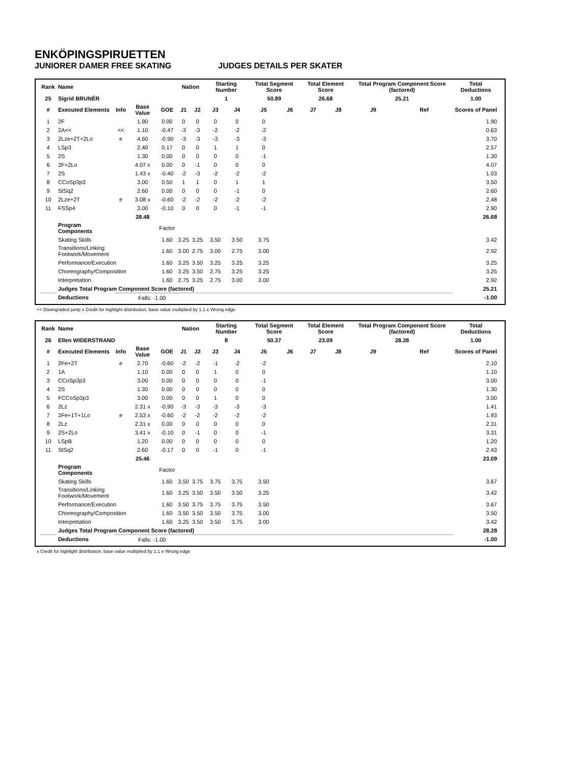ENKÖPINGSPIRUETTEN
JUNIORER DAMER FREE SKATING JUDGES DETAILS PER SKATER
| Rank | Name | | | | Nation | | Starting Number | | Total Segment Score | | Total Element Score | | Total Program Component Score (factored) | | Total Deductions |
| --- | --- | --- | --- | --- | --- | --- | --- | --- | --- | --- | --- | --- | --- | --- | --- |
| 25 | Sigrid BRUNÉR | | | | | | 1 | | 50.89 | | 26.68 | | 25.21 | | 1.00 |
| # | Executed Elements | Info | Base Value | GOE | J1 | J2 | J3 | J4 | J5 | J6 | J7 | J8 | J9 | Ref | Scores of Panel |
| 1 | 2F | | 1.90 | 0.00 | 0 | 0 | 0 | 0 | 0 | | | | | | 1.90 |
| 2 | 2A<< | << | 1.10 | -0.47 | -3 | -3 | -2 | -2 | -2 | | | | | | 0.63 |
| 3 | 2Lze+2T+2Lo | e | 4.60 | -0.90 | -3 | -3 | -3 | -3 | -3 | | | | | | 3.70 |
| 4 | LSp3 | | 2.40 | 0.17 | 0 | 0 | 1 | 1 | 0 | | | | | | 2.57 |
| 5 | 2S | | 1.30 | 0.00 | 0 | 0 | 0 | 0 | -1 | | | | | | 1.30 |
| 6 | 2F+2Lo | | 4.07 x | 0.00 | 0 | -1 | 0 | 0 | 0 | | | | | | 4.07 |
| 7 | 2S | | 1.43 x | -0.40 | -2 | -3 | -2 | -2 | -2 | | | | | | 1.03 |
| 8 | CCoSp3p3 | | 3.00 | 0.50 | 1 | 1 | 0 | 1 | 1 | | | | | | 3.50 |
| 9 | StSq2 | | 2.60 | 0.00 | 0 | 0 | 0 | -1 | 0 | | | | | | 2.60 |
| 10 | 2Lze+2T | e | 3.08 x | -0.60 | -2 | -2 | -2 | -2 | -2 | | | | | | 2.48 |
| 11 | FSSp4 | | 3.00 | -0.10 | 0 | 0 | 0 | -1 | -1 | | | | | | 2.90 |
| | | | 28.48 | | | | | | | | | | | | 26.68 |
| | Program Components | | | Factor | | | | | | | | | | | |
| | Skating Skills | | | 1.60 | 3.25 | 3.25 | 3.50 | 3.50 | 3.75 | | | | | | 3.42 |
| | Transitions/Linking Footwork/Movement | | | 1.60 | 3.00 | 2.75 | 3.00 | 2.75 | 3.00 | | | | | | 2.92 |
| | Performance/Execution | | | 1.60 | 3.25 | 3.50 | 3.25 | 3.25 | 3.25 | | | | | | 3.25 |
| | Choreography/Composition | | | 1.60 | 3.25 | 3.50 | 2.75 | 3.25 | 3.25 | | | | | | 3.25 |
| | Interpretation | | | 1.60 | 2.75 | 3.25 | 2.75 | 3.00 | 3.00 | | | | | | 2.92 |
| | Judges Total Program Component Score (factored) | | | | | | | | | | | | | | 25.21 |
| | Deductions | | Falls: -1.00 | | | | | | | | | | | | -1.00 |
<< Downgraded jump x Credit for highlight distribution, base value multiplied by 1.1 e Wrong edge
| Rank | Name | | | | Nation | | Starting Number | | Total Segment Score | | Total Element Score | | Total Program Component Score (factored) | | Total Deductions |
| --- | --- | --- | --- | --- | --- | --- | --- | --- | --- | --- | --- | --- | --- | --- | --- |
| 26 | Ellen WIDERSTRAND | | | | | | 8 | | 50.37 | | 23.09 | | 28.28 | | 1.00 |
| # | Executed Elements | Info | Base Value | GOE | J1 | J2 | J3 | J4 | J5 | J6 | J7 | J8 | J9 | Ref | Scores of Panel |
| 1 | 2Fe+2T | e | 2.70 | -0.60 | -2 | -2 | -1 | -2 | -2 | | | | | | 2.10 |
| 2 | 1A | | 1.10 | 0.00 | 0 | 0 | 1 | 0 | 0 | | | | | | 1.10 |
| 3 | CCoSp3p3 | | 3.00 | 0.00 | 0 | 0 | 0 | 0 | -1 | | | | | | 3.00 |
| 4 | 2S | | 1.30 | 0.00 | 0 | 0 | 0 | 0 | 0 | | | | | | 1.30 |
| 5 | FCCoSp3p3 | | 3.00 | 0.00 | 0 | 0 | 1 | 0 | 0 | | | | | | 3.00 |
| 6 | 2Lz | | 2.31 x | -0.90 | -3 | -3 | -3 | -3 | -3 | | | | | | 1.41 |
| 7 | 2Fe+1T+1Lo | e | 2.53 x | -0.60 | -2 | -2 | -2 | -2 | -2 | | | | | | 1.93 |
| 8 | 2Lz | | 2.31 x | 0.00 | 0 | 0 | 0 | 0 | 0 | | | | | | 2.31 |
| 9 | 2S+2Lo | | 3.41 x | -0.10 | 0 | -1 | 0 | 0 | -1 | | | | | | 3.31 |
| 10 | LSpB | | 1.20 | 0.00 | 0 | 0 | 0 | 0 | 0 | | | | | | 1.20 |
| 11 | StSq2 | | 2.60 | -0.17 | 0 | 0 | -1 | 0 | -1 | | | | | | 2.43 |
| | | | 25.46 | | | | | | | | | | | | 23.09 |
| | Program Components | | | Factor | | | | | | | | | | | |
| | Skating Skills | | | 1.60 | 3.50 | 3.75 | 3.75 | 3.75 | 3.50 | | | | | | 3.67 |
| | Transitions/Linking Footwork/Movement | | | 1.60 | 3.25 | 3.50 | 3.50 | 3.50 | 3.25 | | | | | | 3.42 |
| | Performance/Execution | | | 1.60 | 3.50 | 3.75 | 3.75 | 3.75 | 3.50 | | | | | | 3.67 |
| | Choreography/Composition | | | 1.60 | 3.50 | 3.50 | 3.50 | 3.75 | 3.00 | | | | | | 3.50 |
| | Interpretation | | | 1.60 | 3.25 | 3.50 | 3.50 | 3.75 | 3.00 | | | | | | 3.42 |
| | Judges Total Program Component Score (factored) | | | | | | | | | | | | | | 28.28 |
| | Deductions | | Falls: -1.00 | | | | | | | | | | | | -1.00 |
x Credit for highlight distribution, base value multiplied by 1.1 e Wrong edge